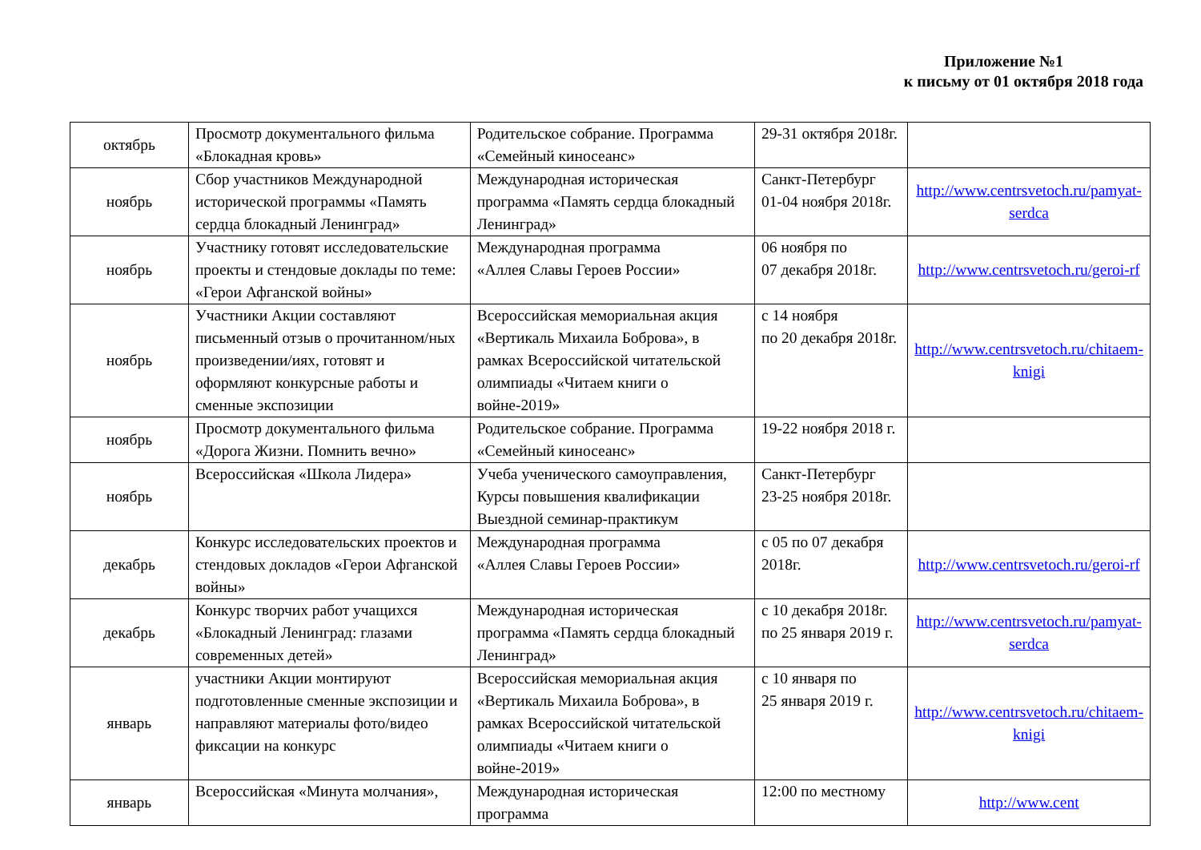Приложение №1
к письму от 01 октября 2018 года
| октябрь | Просмотр документального фильма «Блокадная кровь» | Родительское собрание. Программа «Семейный киносеанс» | 29-31 октября 2018г. | |
| ноябрь | Сбор участников Международной исторической программы «Память сердца блокадный Ленинград» | Международная историческая программа «Память сердца блокадный Ленинград» | Санкт-Петербург 01-04 ноября 2018г. | http://www.centrsvetoch.ru/pamyat-serdca |
| ноябрь | Участнику готовят исследовательские проекты и стендовые доклады по теме: «Герои Афганской войны» | Международная программа «Аллея Славы Героев России» | 06 ноября по 07 декабря 2018г. | http://www.centrsvetoch.ru/geroi-rf |
| ноябрь | Участники Акции составляют письменный отзыв о прочитанном/ных произведении/иях, готовят и оформляют конкурсные работы и сменные экспозиции | Всероссийская мемориальная акция «Вертикаль Михаила Боброва», в рамках Всероссийской читательской олимпиады «Читаем книги о войне-2019» | с 14 ноября по 20 декабря 2018г. | http://www.centrsvetoch.ru/chitaem-knigi |
| ноябрь | Просмотр документального фильма «Дорога Жизни. Помнить вечно» | Родительское собрание. Программа «Семейный киносеанс» | 19-22 ноября 2018 г. | |
| ноябрь | Всероссийская «Школа Лидера» | Учеба ученического самоуправления, Курсы повышения квалификации Выездной семинар-практикум | Санкт-Петербург 23-25 ноября 2018г. | |
| декабрь | Конкурс исследовательских проектов и стендовых докладов «Герои Афганской войны» | Международная программа «Аллея Славы Героев России» | с 05 по 07 декабря 2018г. | http://www.centrsvetoch.ru/geroi-rf |
| декабрь | Конкурс творчих работ учащихся «Блокадный Ленинград: глазами современных детей» | Международная историческая программа «Память сердца блокадный Ленинград» | с 10 декабря 2018г. по 25 января 2019 г. | http://www.centrsvetoch.ru/pamyat-serdca |
| январь | участники Акции монтируют подготовленные сменные экспозиции и направляют материалы фото/видео фиксации на конкурс | Всероссийская мемориальная акция «Вертикаль Михаила Боброва», в рамках Всероссийской читательской олимпиады «Читаем книги о войне-2019» | с 10 января по 25 января 2019 г. | http://www.centrsvetoch.ru/chitaem-knigi |
| январь | Всероссийская «Минута молчания», | Международная историческая программа | 12:00 по местному | http://www.cent |